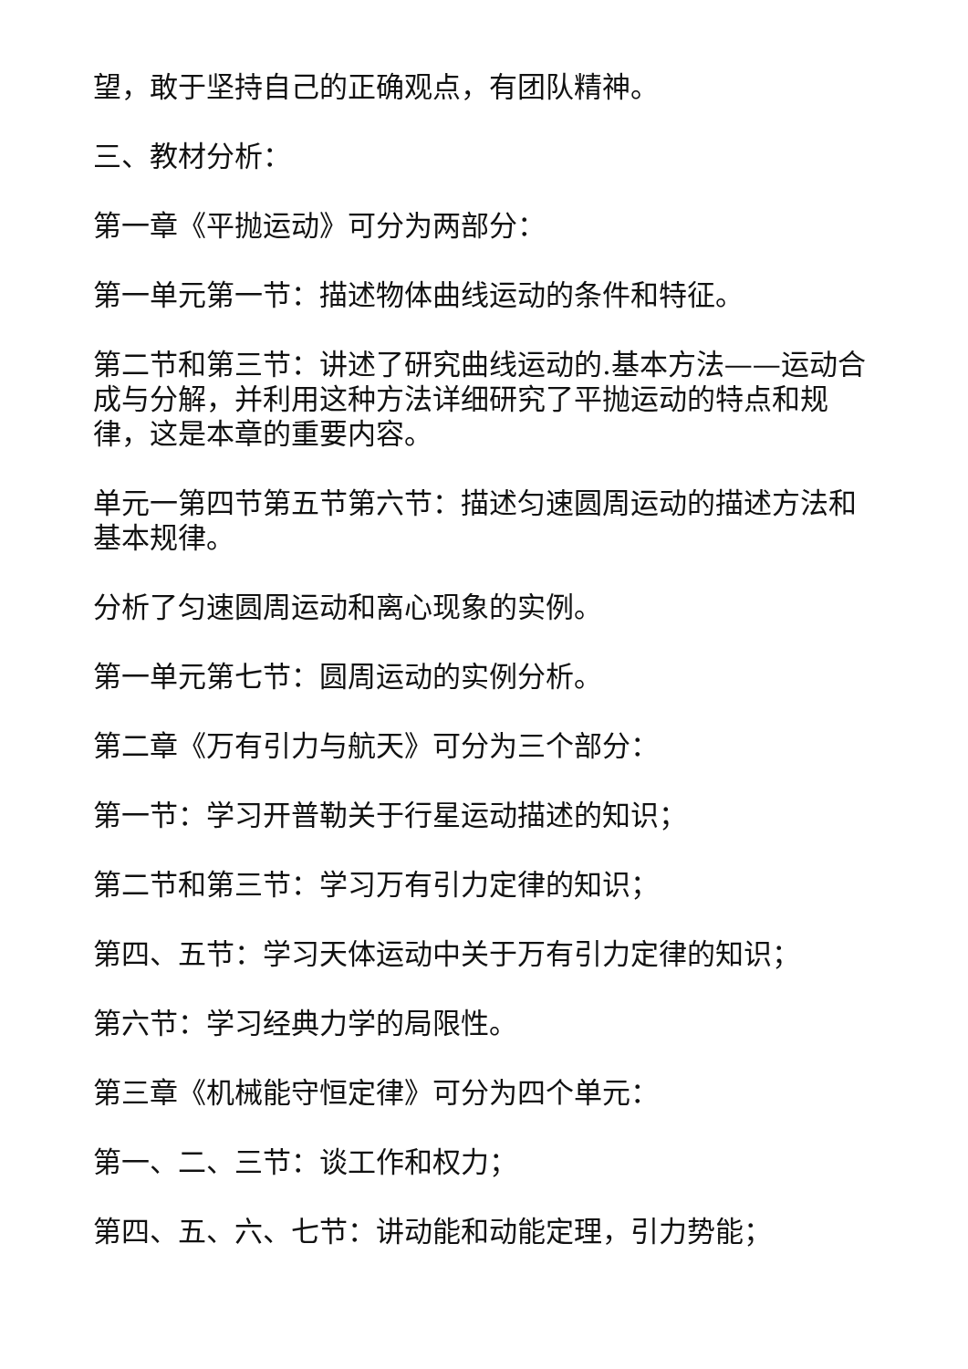望，敢于坚持自己的正确观点，有团队精神。
三、教材分析：
第一章《平抛运动》可分为两部分：
第一单元第一节：描述物体曲线运动的条件和特征。
第二节和第三节：讲述了研究曲线运动的.基本方法——运动合成与分解，并利用这种方法详细研究了平抛运动的特点和规律，这是本章的重要内容。
单元一第四节第五节第六节：描述匀速圆周运动的描述方法和基本规律。
分析了匀速圆周运动和离心现象的实例。
第一单元第七节：圆周运动的实例分析。
第二章《万有引力与航天》可分为三个部分：
第一节：学习开普勒关于行星运动描述的知识；
第二节和第三节：学习万有引力定律的知识；
第四、五节：学习天体运动中关于万有引力定律的知识；
第六节：学习经典力学的局限性。
第三章《机械能守恒定律》可分为四个单元：
第一、二、三节：谈工作和权力；
第四、五、六、七节：讲动能和动能定理，引力势能；